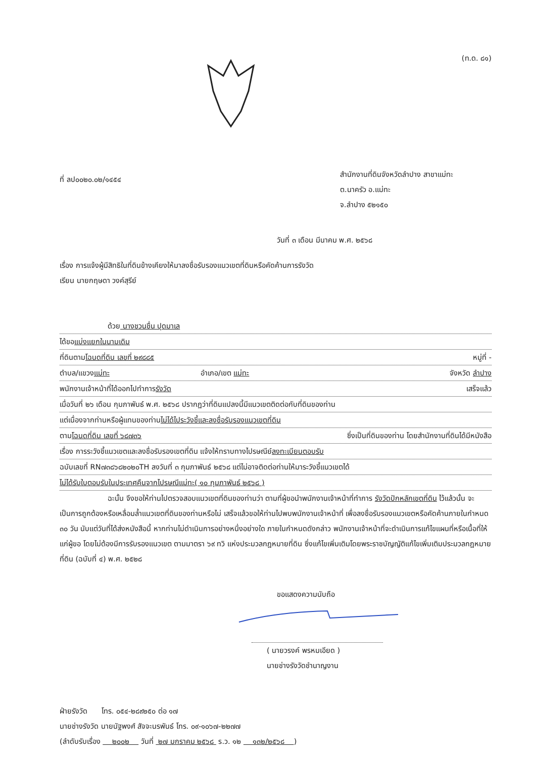(ท.ด. ๘๑)
ที่ ลป๐๐๒๐.๐๒/๑๔๕๔
สำนักงานที่ดินจังหวัดลำปาง สาขาแม่ทะ
ต.นาครัว อ.แม่ทะ
จ.ลำปาง ๕๒๑๕๐
วันที่ ๓ เดือน มีนาคม พ.ศ. ๒๕๖๘
เรื่อง การแจ้งผู้มีสิทธิในที่ดินข้างเคียงให้มาลงชื่อรับรองแนวเขตที่ดินหรือคัดค้านการรังวัด
เรียน นายกฤษดา วงค์สุรีย์
ด้วย นางชวนชื่น ปุดมาเล
ได้ขอ แบ่งแยกในนามเดิม
ที่ดินตาม โฉนดที่ดิน เลขที่ ๒๙๘๘๕ หมู่ที่ -
ตำบล/แขวง แม่ทะ อำเภอ/เขต แม่ทะ จังหวัด ลำปาง
พนักงานเจ้าหน้าที่ได้ออกไปทำการ รังวัด เสร็จแล้ว
เมื่อวันที่ ๒๖ เดือน กุมภาพันธ์ พ.ศ. ๒๕๖๘ ปรากฏว่าที่ดินแปลงนี้มีแนวเขตติดต่อกับที่ดินของท่าน
แต่เนื่องจากท่านหรือผู้แทนของท่าน ไม่ได้ไประวังชี้และลงชื่อรับรองแนวเขตที่ดิน
ตาม โฉนดที่ดิน เลขที่ ๖๘๗๓๖ ซึ่งเป็นที่ดินของท่าน โดยสำนักงานที่ดินได้มีหนังสือ
เรื่อง การระวังชี้แนวเขตและลงชื่อรับรองเขตที่ดิน แจ้งให้ทราบทางไปรษณีย์ ลงทะเบียนตอบรับ
ฉบับเลขที่ RN๗๓๘๖๘๒๐๒๐TH ลงวันที่ ๓ กุมภาพันธ์ ๒๕๖๘ แต่ไม่อาจติดต่อท่านให้มาระวังชี้แนวเขตได้
ไม่ได้รับใบตอบรับในประเทศคืนจากไปรษณีแม่ทะ( ๑๐ กุมภาพันธ์ ๒๕๖๘ )
ฉะนั้น จึงขอให้ท่านไปตรวจสอบแนวเขตที่ดินของท่านว่า ตามที่ผู้ขอนำพนักงานเจ้าหน้าที่ทำการ รังวัดปักหลักเขตที่ดิน ไว้แล้วนั้น จะเป็นการถูกต้องหรือเหลื่อมล้ำแนวเขตที่ดินของท่านหรือไม่ เสร็จแล้วขอให้ท่านไปพบพนักงานเจ้าหน้าที่ เพื่อลงชื่อรับรองแนวเขตหรือคัดค้านภายในกำหนด ๓๐ วัน นับแต่วันที่ได้ส่งหนังสือนี้ หากท่านไม่ดำเนินการอย่างหนึ่งอย่างใด ภายในกำหนดดังกล่าว พนักงานเจ้าหน้าที่จะดำเนินการแก้ไขแผนที่หรือเนื้อที่ให้แก่ผู้ขอ โดยไม่ต้องมีการรับรองแนวเขต ตามมาตรา ๖๙ ทวิ แห่งประมวลกฎหมายที่ดิน ซึ่งแก้ไขเพิ่มเติมโดยพระราชบัญญัติแก้ไขเพิ่มเติมประมวลกฎหมายที่ดิน (ฉบับที่ ๔) พ.ศ. ๒๕๒๘
ขอแสดงความนับถือ
( นายวรงค์ พรหมเอียด )
นายช่างรังวัดชำนาญงาน
ฝ่ายรังวัด โทร. ๐๕๔-๒๘๙๒๕๐ ต่อ ๑๗
นายช่างรังวัด นายนัฐพงศ์ สัจจะนรพันธ์ โทร. ๐๙-๑๐๖๗-๒๒๗๗
(ลำดับรับเรื่อง ๒๐๐๒ วันที่ ๒๗ มกราคม ๒๕๖๘ ร.ว. ๑๒ ๑๓๒/๒๕๖๘ )